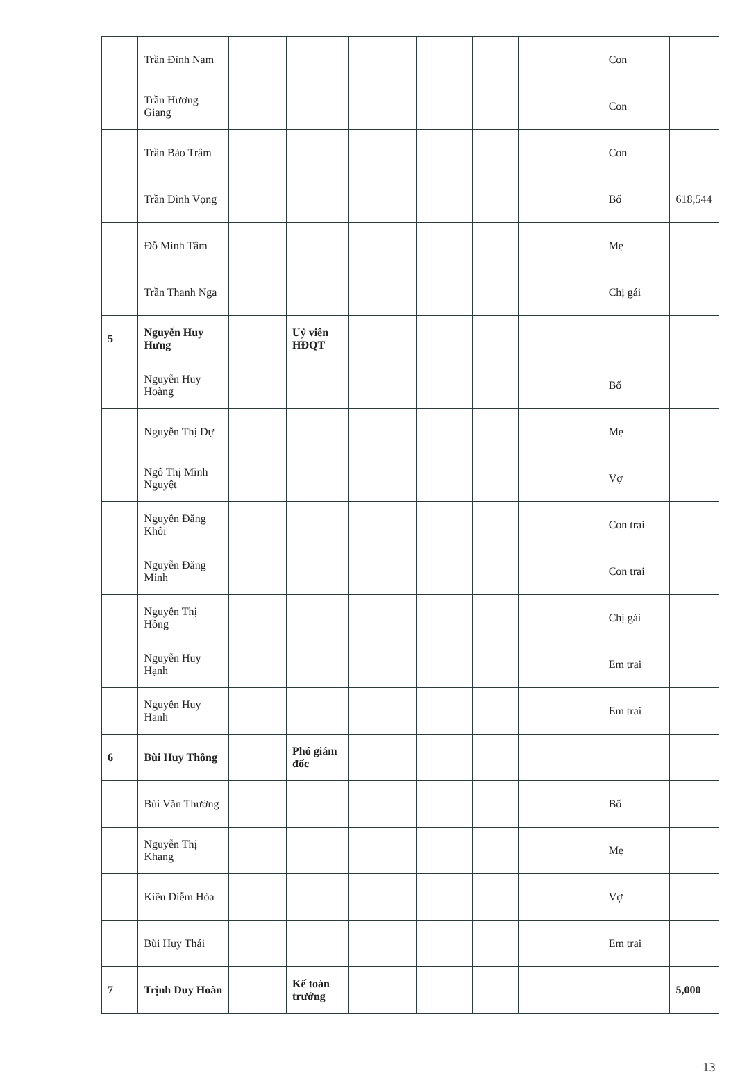| | Trần Đình Nam | | | | | | | Con | |
| | Trần Hương Giang | | | | | | | Con | |
| | Trần Bảo Trâm | | | | | | | Con | |
| | Trần Đình Vọng | | | | | | | Bố | 618,544 |
| | Đỗ Minh Tâm | | | | | | | Mẹ | |
| | Trần Thanh Nga | | | | | | | Chị gái | |
| 5 | Nguyễn Huy Hưng | | Uỷ viên HĐQT | | | | | | |
| | Nguyễn Huy Hoàng | | | | | | | Bố | |
| | Nguyễn Thị Dự | | | | | | | Mẹ | |
| | Ngô Thị Minh Nguyệt | | | | | | | Vợ | |
| | Nguyễn Đăng Khôi | | | | | | | Con trai | |
| | Nguyễn Đăng Minh | | | | | | | Con trai | |
| | Nguyễn Thị Hồng | | | | | | | Chị gái | |
| | Nguyễn Huy Hạnh | | | | | | | Em trai | |
| | Nguyễn Huy Hanh | | | | | | | Em trai | |
| 6 | Bùi Huy Thông | | Phó giám đốc | | | | | | |
| | Bùi Văn Thường | | | | | | | Bố | |
| | Nguyễn Thị Khang | | | | | | | Mẹ | |
| | Kiều Diễm Hòa | | | | | | | Vợ | |
| | Bùi Huy Thái | | | | | | | Em trai | |
| 7 | Trịnh Duy Hoàn | | Kế toán trưởng | | | | | | 5,000 |
13